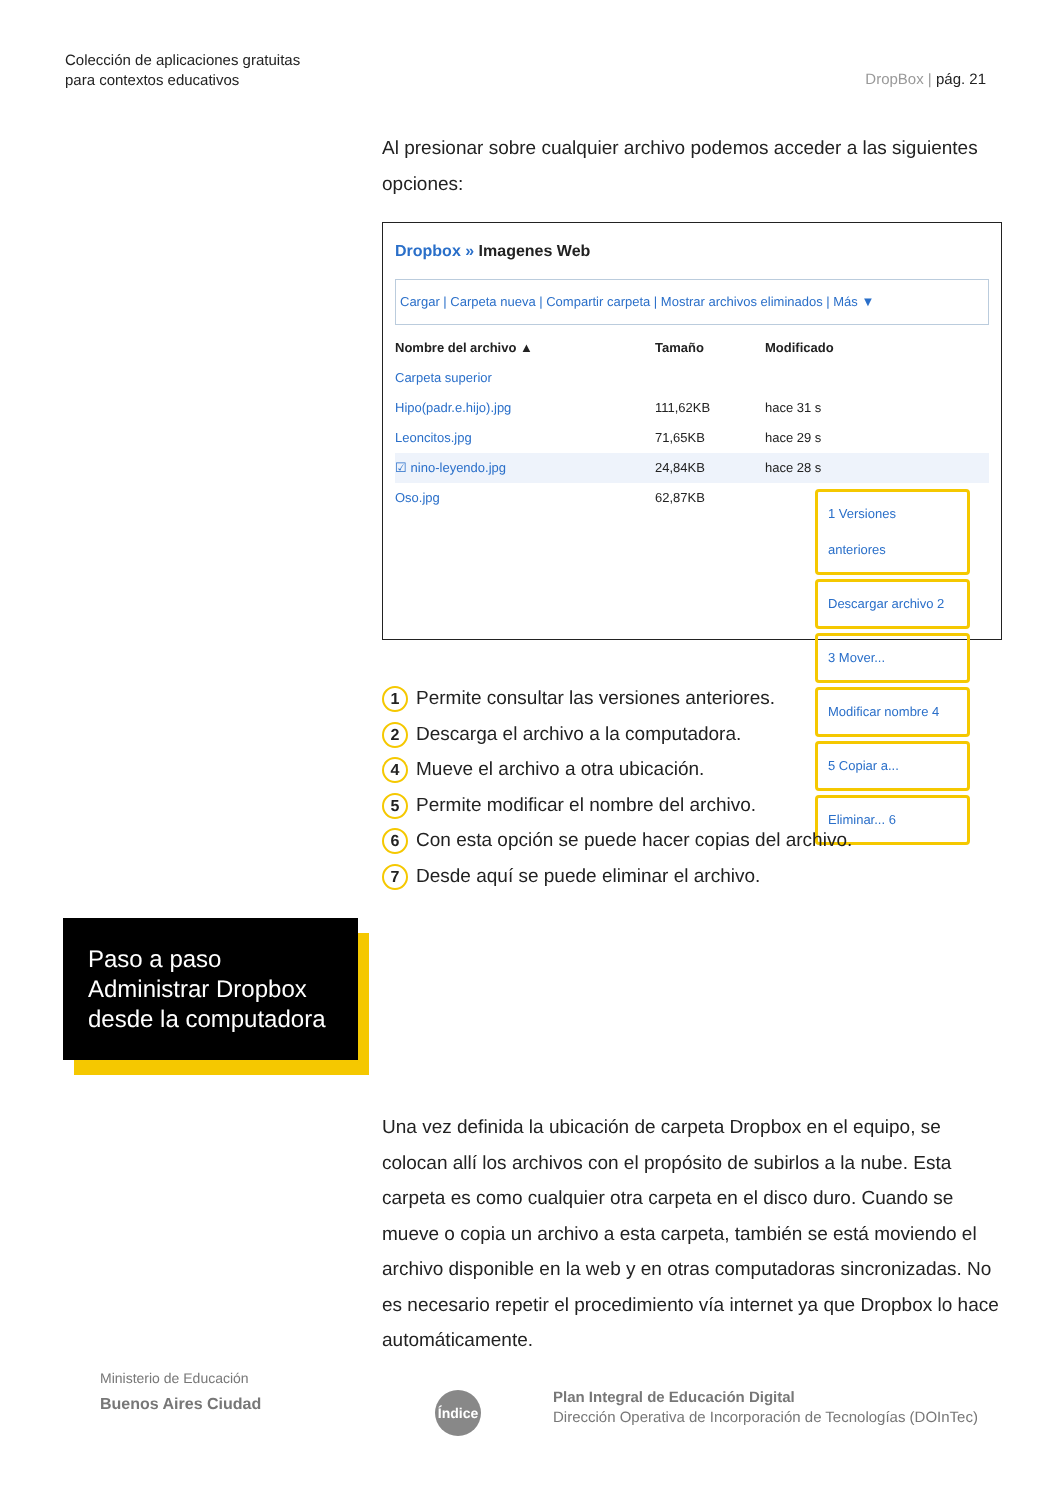Colección de aplicaciones gratuitas
para contextos educativos
DropBox | pág. 21
Al presionar sobre cualquier archivo podemos acceder a las siguientes opciones:
Dropbox » Imagenes Web
Cargar | Carpeta nueva | Compartir carpeta | Mostrar archivos eliminados | Más ▼
Nombre del archivo ▲ Tamaño Modificado
Carpeta superior
Hipo(padr.e.hijo).jpg 111,62KB hace 31 s
Leoncitos.jpg 71,65KB hace 29 s
☑ nino-leyendo.jpg 24,84KB hace 28 s
Oso.jpg 62,87KB
1 Versiones anteriores
Descargar archivo 2
3 Mover...
Modificar nombre 4
5 Copiar a...
Eliminar... 6
1 Permite consultar las versiones anteriores.
2 Descarga el archivo a la computadora.
4 Mueve el archivo a otra ubicación.
5 Permite modificar el nombre del archivo.
6 Con esta opción se puede hacer copias del archivo.
7 Desde aquí se puede eliminar el archivo.
Paso a paso
Administrar Dropbox
desde la computadora
Una vez definida la ubicación de carpeta Dropbox en el equipo, se colocan allí los archivos con el propósito de subirlos a la nube. Esta carpeta es como cualquier otra carpeta en el disco duro. Cuando se mueve o copia un archivo a esta carpeta, también se está moviendo el archivo disponible en la web y en otras computadoras sincronizadas. No es necesario repetir el procedimiento vía internet ya que Dropbox lo hace automáticamente.
Ministerio de Educación
Buenos Aires Ciudad
Índice
Plan Integral de Educación Digital
Dirección Operativa de Incorporación de Tecnologías (DOInTec)